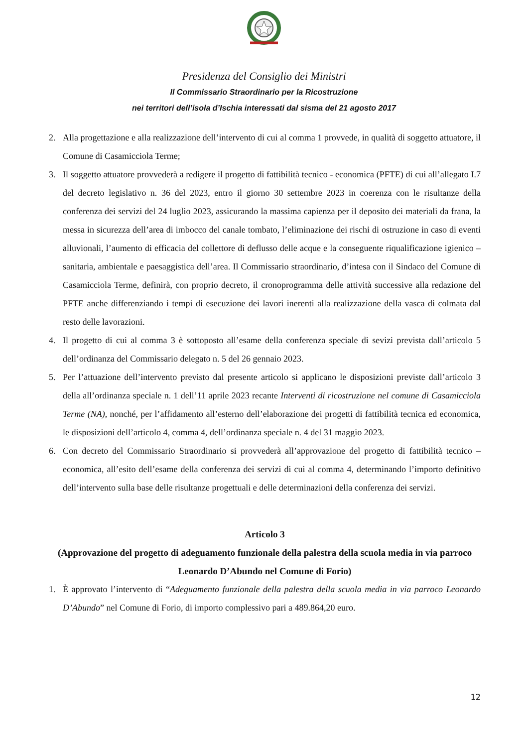Presidenza del Consiglio dei Ministri
Il Commissario Straordinario per la Ricostruzione
nei territori dell’isola d’Ischia interessati dal sisma del 21 agosto 2017
2. Alla progettazione e alla realizzazione dell’intervento di cui al comma 1 provvede, in qualità di soggetto attuatore, il Comune di Casamicciola Terme;
3. Il soggetto attuatore provvederà a redigere il progetto di fattibilità tecnico - economica (PFTE) di cui all’allegato I.7 del decreto legislativo n. 36 del 2023, entro il giorno 30 settembre 2023 in coerenza con le risultanze della conferenza dei servizi del 24 luglio 2023, assicurando la massima capienza per il deposito dei materiali da frana, la messa in sicurezza dell’area di imbocco del canale tombato, l’eliminazione dei rischi di ostruzione in caso di eventi alluvionali, l’aumento di efficacia del collettore di deflusso delle acque e la conseguente riqualificazione igienico – sanitaria, ambientale e paesaggistica dell’area. Il Commissario straordinario, d’intesa con il Sindaco del Comune di Casamicciola Terme, definirà, con proprio decreto, il cronoprogramma delle attività successive alla redazione del PFTE anche differenziando i tempi di esecuzione dei lavori inerenti alla realizzazione della vasca di colmata dal resto delle lavorazioni.
4. Il progetto di cui al comma 3 è sottoposto all’esame della conferenza speciale di sevizi prevista dall’articolo 5 dell’ordinanza del Commissario delegato n. 5 del 26 gennaio 2023.
5. Per l’attuazione dell’intervento previsto dal presente articolo si applicano le disposizioni previste dall’articolo 3 della all’ordinanza speciale n. 1 dell’11 aprile 2023 recante Interventi di ricostruzione nel comune di Casamicciola Terme (NA), nonché, per l’affidamento all’esterno dell’elaborazione dei progetti di fattibilità tecnica ed economica, le disposizioni dell’articolo 4, comma 4, dell’ordinanza speciale n. 4 del 31 maggio 2023.
6. Con decreto del Commissario Straordinario si provvederà all’approvazione del progetto di fattibilità tecnico – economica, all’esito dell’esame della conferenza dei servizi di cui al comma 4, determinando l’importo definitivo dell’intervento sulla base delle risultanze progettuali e delle determinazioni della conferenza dei servizi.
Articolo 3
(Approvazione del progetto di adeguamento funzionale della palestra della scuola media in via parroco Leonardo D’Abundo nel Comune di Forio)
1. È approvato l’intervento di “Adeguamento funzionale della palestra della scuola media in via parroco Leonardo D’Abundo” nel Comune di Forio, di importo complessivo pari a 489.864,20 euro.
12